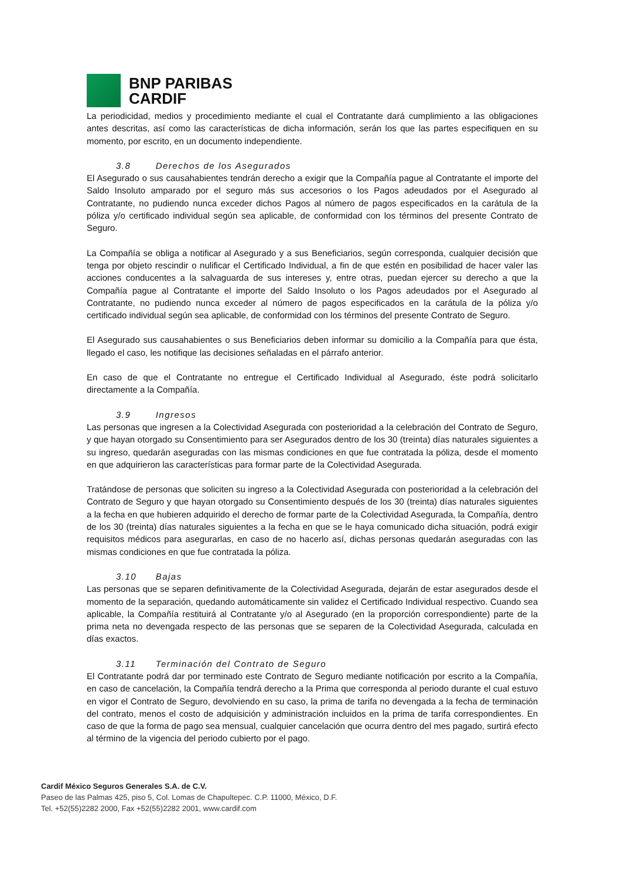BNP PARIBAS
CARDIF
La periodicidad, medios y procedimiento mediante el cual el Contratante dará cumplimiento a las obligaciones antes descritas, así como las características de dicha información, serán los que las partes especifiquen en su momento, por escrito, en un documento independiente.
3.8 Derechos de los Asegurados
El Asegurado o sus causahabientes tendrán derecho a exigir que la Compañía pague al Contratante el importe del Saldo Insoluto amparado por el seguro más sus accesorios o los Pagos adeudados por el Asegurado al Contratante, no pudiendo nunca exceder dichos Pagos al número de pagos especificados en la carátula de la póliza y/o certificado individual según sea aplicable, de conformidad con los términos del presente Contrato de Seguro.
La Compañía se obliga a notificar al Asegurado y a sus Beneficiarios, según corresponda, cualquier decisión que tenga por objeto rescindir o nulificar el Certificado Individual, a fin de que estén en posibilidad de hacer valer las acciones conducentes a la salvaguarda de sus intereses y, entre otras, puedan ejercer su derecho a que la Compañía pague al Contratante el importe del Saldo Insoluto o los Pagos adeudados por el Asegurado al Contratante, no pudiendo nunca exceder al número de pagos especificados en la carátula de la póliza y/o certificado individual según sea aplicable, de conformidad con los términos del presente Contrato de Seguro.
El Asegurado sus causahabientes o sus Beneficiarios deben informar su domicilio a la Compañía para que ésta, llegado el caso, les notifique las decisiones señaladas en el párrafo anterior.
En caso de que el Contratante no entregue el Certificado Individual al Asegurado, éste podrá solicitarlo directamente a la Compañía.
3.9 Ingresos
Las personas que ingresen a la Colectividad Asegurada con posterioridad a la celebración del Contrato de Seguro, y que hayan otorgado su Consentimiento para ser Asegurados dentro de los 30 (treinta) días naturales siguientes a su ingreso, quedarán aseguradas con las mismas condiciones en que fue contratada la póliza, desde el momento en que adquirieron las características para formar parte de la Colectividad Asegurada.
Tratándose de personas que soliciten su ingreso a la Colectividad Asegurada con posterioridad a la celebración del Contrato de Seguro y que hayan otorgado su Consentimiento después de los 30 (treinta) días naturales siguientes a la fecha en que hubieren adquirido el derecho de formar parte de la Colectividad Asegurada, la Compañía, dentro de los 30 (treinta) días naturales siguientes a la fecha en que se le haya comunicado dicha situación, podrá exigir requisitos médicos para asegurarlas, en caso de no hacerlo así, dichas personas quedarán aseguradas con las mismas condiciones en que fue contratada la póliza.
3.10 Bajas
Las personas que se separen definitivamente de la Colectividad Asegurada, dejarán de estar asegurados desde el momento de la separación, quedando automáticamente sin validez el Certificado Individual respectivo. Cuando sea aplicable, la Compañía restituirá al Contratante y/o al Asegurado (en la proporción correspondiente) parte de la prima neta no devengada respecto de las personas que se separen de la Colectividad Asegurada, calculada en días exactos.
3.11 Terminación del Contrato de Seguro
El Contratante podrá dar por terminado este Contrato de Seguro mediante notificación por escrito a la Compañía, en caso de cancelación, la Compañía tendrá derecho a la Prima que corresponda al periodo durante el cual estuvo en vigor el Contrato de Seguro, devolviendo en su caso, la prima de tarifa no devengada a la fecha de terminación del contrato, menos el costo de adquisición y administración incluidos en la prima de tarifa correspondientes. En caso de que la forma de pago sea mensual, cualquier cancelación que ocurra dentro del mes pagado, surtirá efecto al término de la vigencia del periodo cubierto por el pago.
Cardif México Seguros Generales S.A. de C.V.
Paseo de las Palmas 425, piso 5, Col. Lomas de Chapultepec. C.P. 11000, México, D.F.
Tel. +52(55)2282 2000, Fax +52(55)2282 2001, www.cardif.com